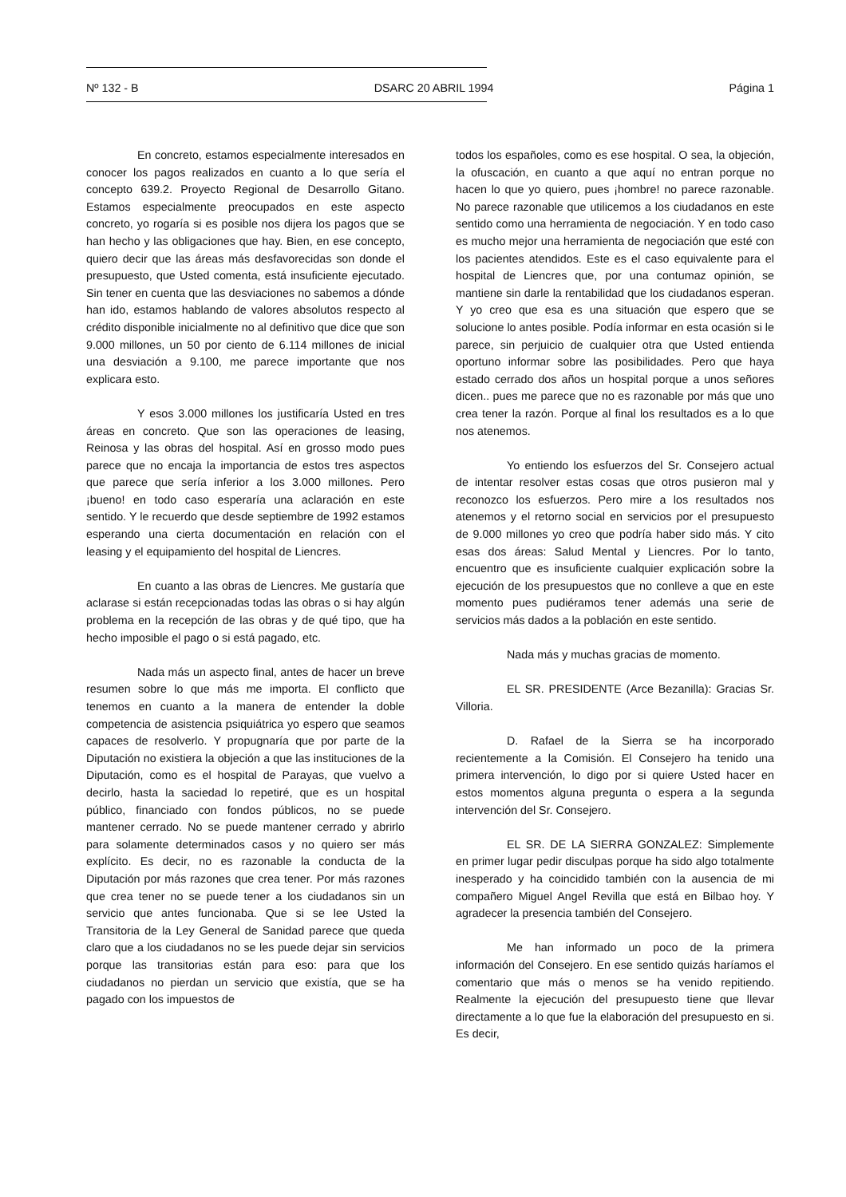Nº 132 - B DSARC 20 ABRIL 1994 Página 1
En concreto, estamos especialmente interesados en conocer los pagos realizados en cuanto a lo que sería el concepto 639.2. Proyecto Regional de Desarrollo Gitano. Estamos especialmente preocupados en este aspecto concreto, yo rogaría si es posible nos dijera los pagos que se han hecho y las obligaciones que hay. Bien, en ese concepto, quiero decir que las áreas más desfavorecidas son donde el presupuesto, que Usted comenta, está insuficiente ejecutado. Sin tener en cuenta que las desviaciones no sabemos a dónde han ido, estamos hablando de valores absolutos respecto al crédito disponible inicialmente no al definitivo que dice que son 9.000 millones, un 50 por ciento de 6.114 millones de inicial una desviación a 9.100, me parece importante que nos explicara esto.
Y esos 3.000 millones los justificaría Usted en tres áreas en concreto. Que son las operaciones de leasing, Reinosa y las obras del hospital. Así en grosso modo pues parece que no encaja la importancia de estos tres aspectos que parece que sería inferior a los 3.000 millones. Pero ¡bueno! en todo caso esperaría una aclaración en este sentido. Y le recuerdo que desde septiembre de 1992 estamos esperando una cierta documentación en relación con el leasing y el equipamiento del hospital de Liencres.
En cuanto a las obras de Liencres. Me gustaría que aclarase si están recepcionadas todas las obras o si hay algún problema en la recepción de las obras y de qué tipo, que ha hecho imposible el pago o si está pagado, etc.
Nada más un aspecto final, antes de hacer un breve resumen sobre lo que más me importa. El conflicto que tenemos en cuanto a la manera de entender la doble competencia de asistencia psiquiátrica yo espero que seamos capaces de resolverlo. Y propugnaría que por parte de la Diputación no existiera la objeción a que las instituciones de la Diputación, como es el hospital de Parayas, que vuelvo a decirlo, hasta la saciedad lo repetiré, que es un hospital público, financiado con fondos públicos, no se puede mantener cerrado. No se puede mantener cerrado y abrirlo para solamente determinados casos y no quiero ser más explícito. Es decir, no es razonable la conducta de la Diputación por más razones que crea tener. Por más razones que crea tener no se puede tener a los ciudadanos sin un servicio que antes funcionaba. Que si se lee Usted la Transitoria de la Ley General de Sanidad parece que queda claro que a los ciudadanos no se les puede dejar sin servicios porque las transitorias están para eso: para que los ciudadanos no pierdan un servicio que existía, que se ha pagado con los impuestos de
todos los españoles, como es ese hospital. O sea, la objeción, la ofuscación, en cuanto a que aquí no entran porque no hacen lo que yo quiero, pues ¡hombre! no parece razonable. No parece razonable que utilicemos a los ciudadanos en este sentido como una herramienta de negociación. Y en todo caso es mucho mejor una herramienta de negociación que esté con los pacientes atendidos. Este es el caso equivalente para el hospital de Liencres que, por una contumaz opinión, se mantiene sin darle la rentabilidad que los ciudadanos esperan. Y yo creo que esa es una situación que espero que se solucione lo antes posible. Podía informar en esta ocasión si le parece, sin perjuicio de cualquier otra que Usted entienda oportuno informar sobre las posibilidades. Pero que haya estado cerrado dos años un hospital porque a unos señores dicen.. pues me parece que no es razonable por más que uno crea tener la razón. Porque al final los resultados es a lo que nos atenemos.
Yo entiendo los esfuerzos del Sr. Consejero actual de intentar resolver estas cosas que otros pusieron mal y reconozco los esfuerzos. Pero mire a los resultados nos atenemos y el retorno social en servicios por el presupuesto de 9.000 millones yo creo que podría haber sido más. Y cito esas dos áreas: Salud Mental y Liencres. Por lo tanto, encuentro que es insuficiente cualquier explicación sobre la ejecución de los presupuestos que no conlleve a que en este momento pues pudiéramos tener además una serie de servicios más dados a la población en este sentido.
Nada más y muchas gracias de momento.
EL SR. PRESIDENTE (Arce Bezanilla): Gracias Sr. Villoria.
D. Rafael de la Sierra se ha incorporado recientemente a la Comisión. El Consejero ha tenido una primera intervención, lo digo por si quiere Usted hacer en estos momentos alguna pregunta o espera a la segunda intervención del Sr. Consejero.
EL SR. DE LA SIERRA GONZALEZ: Simplemente en primer lugar pedir disculpas porque ha sido algo totalmente inesperado y ha coincidido también con la ausencia de mi compañero Miguel Angel Revilla que está en Bilbao hoy. Y agradecer la presencia también del Consejero.
Me han informado un poco de la primera información del Consejero. En ese sentido quizás haríamos el comentario que más o menos se ha venido repitiendo. Realmente la ejecución del presupuesto tiene que llevar directamente a lo que fue la elaboración del presupuesto en si. Es decir,